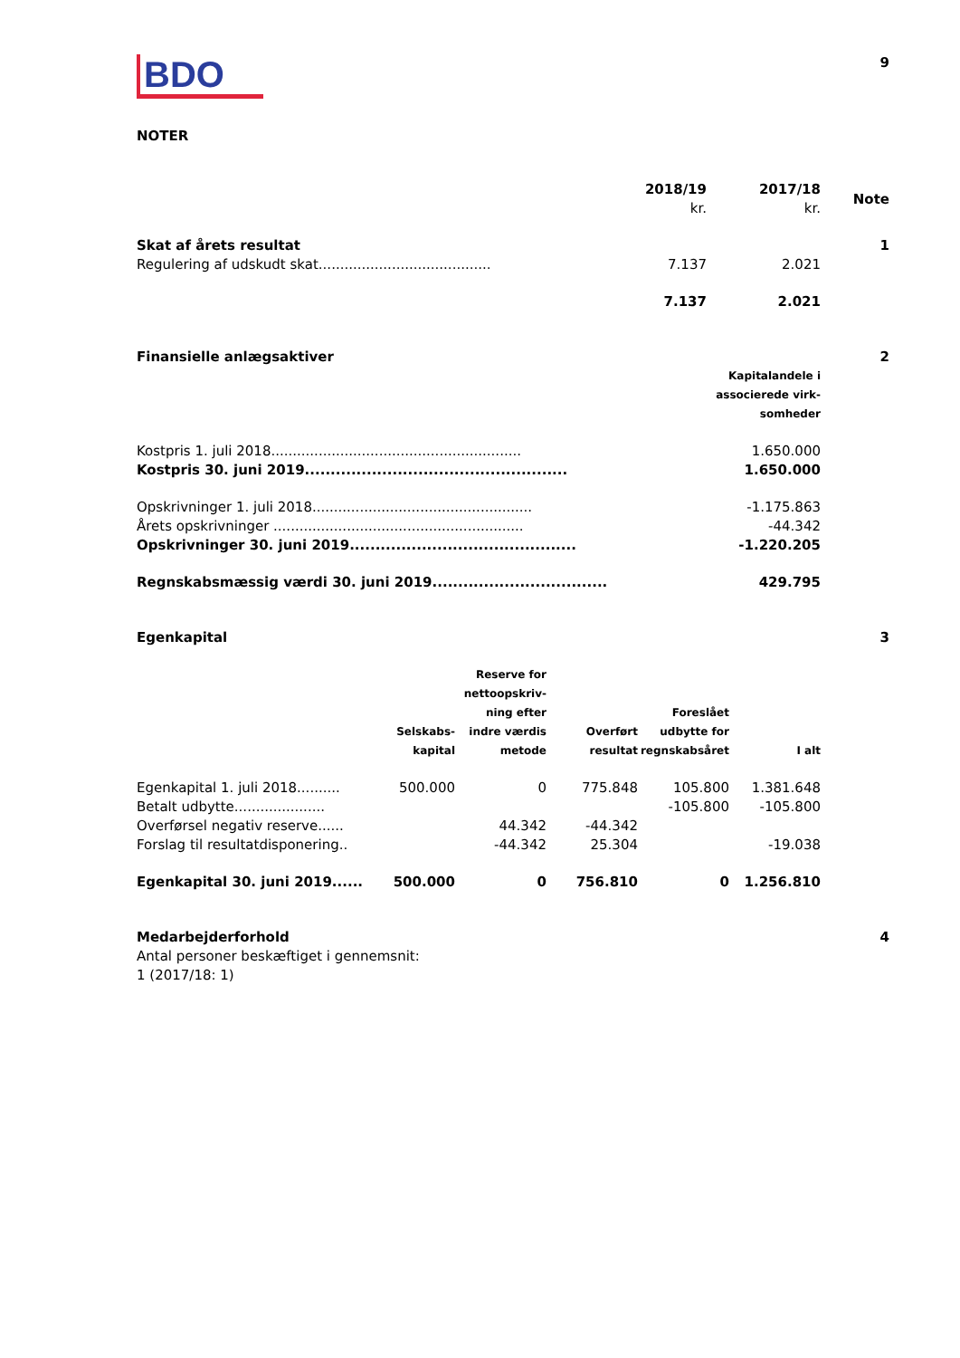9
BDO
NOTER
| | 2018/19 kr. | 2017/18 kr. | Note |
| Skat af årets resultat | | | 1 |
| Regulering af udskudt skat........................................ | 7.137 | 2.021 | |
| | 7.137 | 2.021 | |
| Finansielle anlægsaktiver | | | 2 |
| | | Kapitalandele i associerede virk- somheder | |
| Kostpris 1. juli 2018.......................................................... | | 1.650.000 | |
| Kostpris 30. juni 2019................................................... | | 1.650.000 | |
| Opskrivninger 1. juli 2018................................................... | | -1.175.863 | |
| Årets opskrivninger .......................................................... | | -44.342 | |
| Opskrivninger 30. juni 2019............................................ | | -1.220.205 | |
| Regnskabsmæssig værdi 30. juni 2019.................................. | | 429.795 | |
| Egenkapital | | | 3 |
| | Selskabs- kapital | Reserve for nettoopskriv- ning efter indre værdis metode | Overført resultat | Foreslået udbytte for regnskabsåret | I alt |
| Egenkapital 1. juli 2018.......... | 500.000 | 0 | 775.848 | 105.800 | 1.381.648 |
| Betalt udbytte..................... | | | | -105.800 | -105.800 |
| Overførsel negativ reserve...... | | 44.342 | -44.342 | | |
| Forslag til resultatdisponering.. | | -44.342 | 25.304 | | -19.038 |
| Egenkapital 30. juni 2019...... | 500.000 | 0 | 756.810 | 0 | 1.256.810 |
| Medarbejderforhold | 4 |
| Antal personer beskæftiget i gennemsnit: | |
| 1 (2017/18: 1) | |